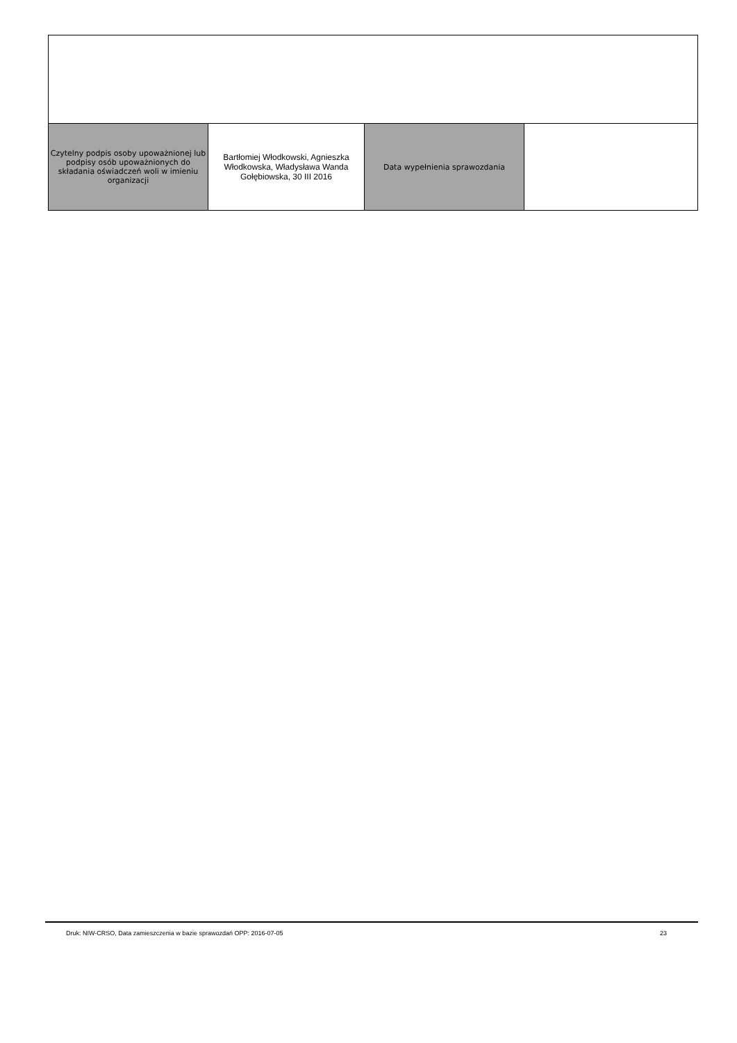| Czytelny podpis osoby upoważnionej lub podpisy osób upoważnionych do składania oświadczeń woli w imieniu organizacji | Bartłomiej Włodkowski, Agnieszka Włodkowska, Władysława Wanda Gołębiowska, 30 III 2016 | Data wypełnienia sprawozdania | |
Druk: NIW-CRSO, Data zamieszczenia w bazie sprawozdań OPP: 2016-07-05 23